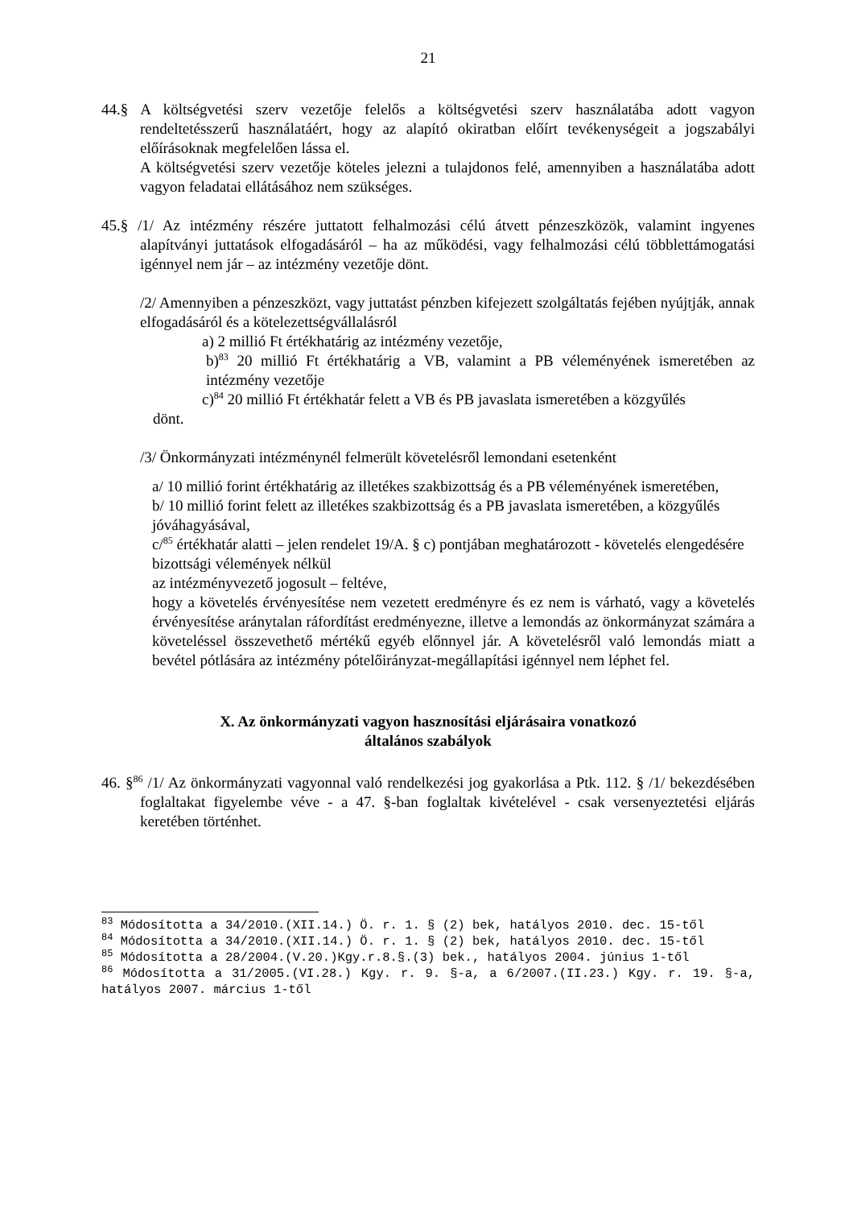21
44.§ A költségvetési szerv vezetője felelős a költségvetési szerv használatába adott vagyon rendeltetésszerű használatáért, hogy az alapító okiratban előírt tevékenységeit a jogszabályi előírásoknak megfelelően lássa el.
A költségvetési szerv vezetője köteles jelezni a tulajdonos felé, amennyiben a használatába adott vagyon feladatai ellátásához nem szükséges.
45.§ /1/ Az intézmény részére juttatott felhalmozási célú átvett pénzeszközök, valamint ingyenes alapítványi juttatások elfogadásáról – ha az működési, vagy felhalmozási célú többlettámogatási igénnyel nem jár – az intézmény vezetője dönt.
/2/ Amennyiben a pénzeszközt, vagy juttatást pénzben kifejezett szolgáltatás fejében nyújtják, annak elfogadásáról és a kötelezettségvállalásról
a) 2 millió Ft értékhatárig az intézmény vezetője,
b)<sup>83</sup> 20 millió Ft értékhatárig a VB, valamint a PB véleményének ismeretében az intézmény vezetője
c)<sup>84</sup> 20 millió Ft értékhatár felett a VB és PB javaslata ismeretében a közgyűlés
dönt.
/3/ Önkormányzati intézménynél felmerült követelésről lemondani esetenként
a/ 10 millió forint értékhatárig az illetékes szakbizottság és a PB véleményének ismeretében,
b/ 10 millió forint felett az illetékes szakbizottság és a PB javaslata ismeretében, a közgyűlés jóváhagyásával,
c/<sup>85</sup> értékhatár alatti – jelen rendelet 19/A. § c) pontjában meghatározott - követelés elengedésére bizottsági vélemények nélkül
az intézményvezető jogosult – feltéve,
hogy a követelés érvényesítése nem vezetett eredményre és ez nem is várható, vagy a követelés érvényesítése aránytalan ráfordítást eredményezne, illetve a lemondás az önkormányzat számára a követeléssel összevethető mértékű egyéb előnnyel jár. A követelésről való lemondás miatt a bevétel pótlására az intézmény pótelőirányzat-megállapítási igénnyel nem léphet fel.
X. Az önkormányzati vagyon hasznosítási eljárásaira vonatkozó
általános szabályok
46. §<sup>86</sup> /1/ Az önkormányzati vagyonnal való rendelkezési jog gyakorlása a Ptk. 112. § /1/ bekezdésében foglaltakat figyelembe véve - a 47. §-ban foglaltak kivételével - csak versenyeztetési eljárás keretében történhet.
<sup>83</sup> Módosította a 34/2010.(XII.14.) Ö. r. 1. § (2) bek, hatályos 2010. dec. 15-től
<sup>84</sup> Módosította a 34/2010.(XII.14.) Ö. r. 1. § (2) bek, hatályos 2010. dec. 15-től
<sup>85</sup> Módosította a 28/2004.(V.20.)Kgy.r.8.§.(3) bek., hatályos 2004. június 1-től
<sup>86</sup> Módosította a 31/2005.(VI.28.) Kgy. r. 9. §-a, a 6/2007.(II.23.) Kgy. r. 19. §-a, hatályos 2007. március 1-től